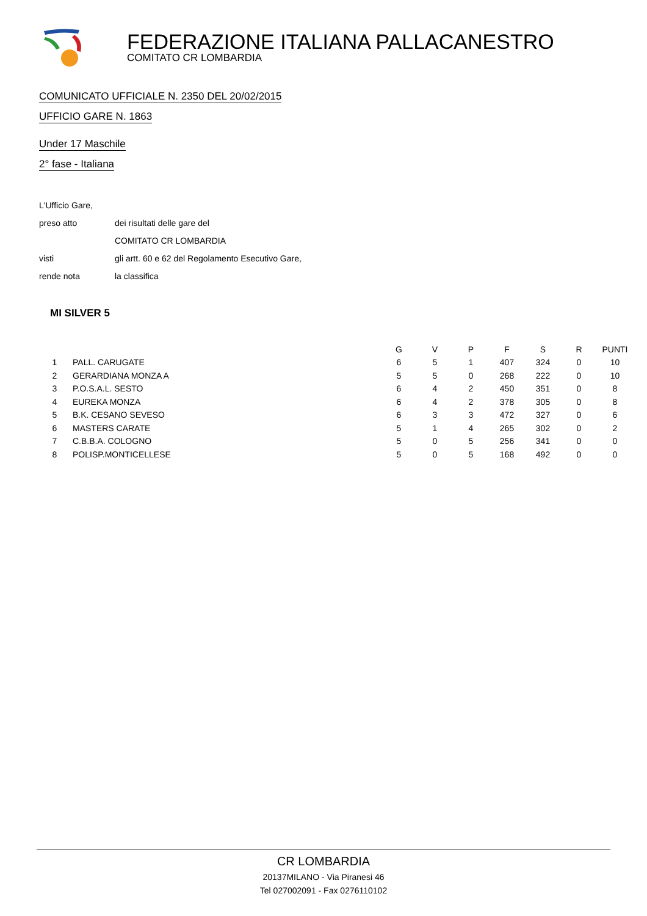FEDERAZIONE ITALIANA PALLACANESTRO
COMITATO CR LOMBARDIA
COMUNICATO UFFICIALE N. 2350 DEL 20/02/2015
UFFICIO GARE N. 1863
Under 17 Maschile
2° fase - Italiana
L'Ufficio Gare,
preso atto dei risultati delle gare del
COMITATO CR LOMBARDIA
visti gli artt. 60 e 62 del Regolamento Esecutivo Gare,
rende nota la classifica
MI SILVER 5
| | | G | V | P | F | S | R | PUNTI |
| --- | --- | --- | --- | --- | --- | --- | --- | --- |
| 1 | PALL. CARUGATE | 6 | 5 | 1 | 407 | 324 | 0 | 10 |
| 2 | GERARDIANA MONZA A | 5 | 5 | 0 | 268 | 222 | 0 | 10 |
| 3 | P.O.S.A.L. SESTO | 6 | 4 | 2 | 450 | 351 | 0 | 8 |
| 4 | EUREKA MONZA | 6 | 4 | 2 | 378 | 305 | 0 | 8 |
| 5 | B.K. CESANO SEVESO | 6 | 3 | 3 | 472 | 327 | 0 | 6 |
| 6 | MASTERS CARATE | 5 | 1 | 4 | 265 | 302 | 0 | 2 |
| 7 | C.B.B.A. COLOGNO | 5 | 0 | 5 | 256 | 341 | 0 | 0 |
| 8 | POLISP.MONTICELLESE | 5 | 0 | 5 | 168 | 492 | 0 | 0 |
CR LOMBARDIA
20137MILANO - Via Piranesi 46
Tel 027002091 - Fax 0276110102